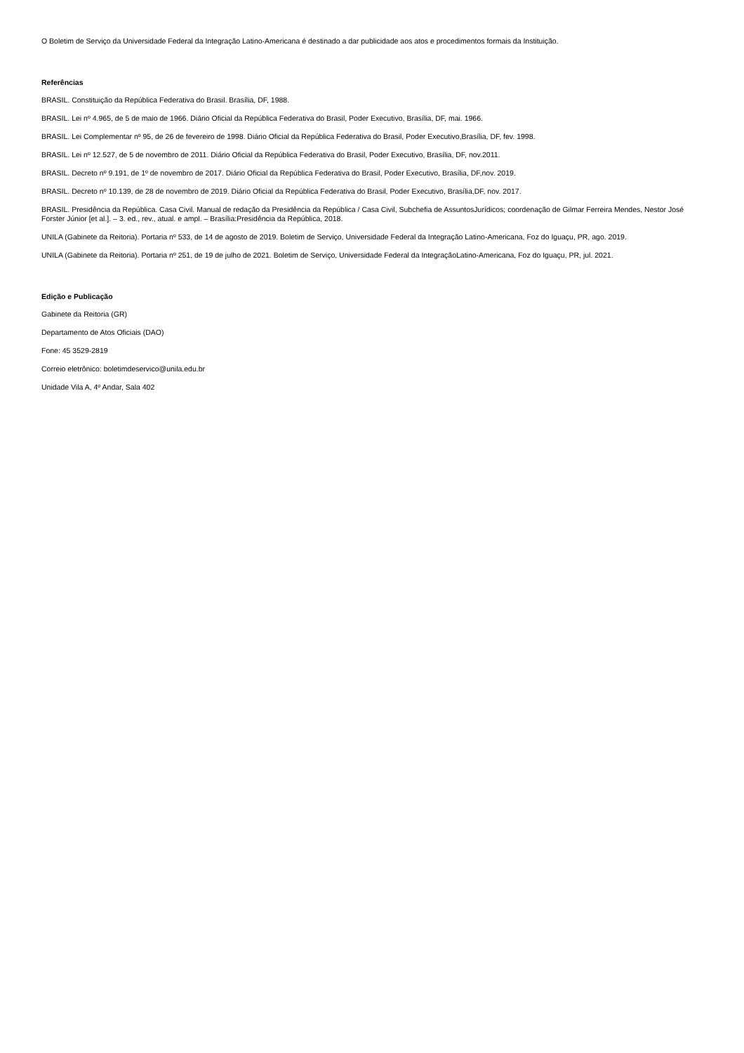O Boletim de Serviço da Universidade Federal da Integração Latino-Americana é destinado a dar publicidade aos atos e procedimentos formais da Instituição.
Referências
BRASIL. Constituição da República Federativa do Brasil. Brasília, DF, 1988.
BRASIL. Lei nº 4.965, de 5 de maio de 1966. Diário Oficial da República Federativa do Brasil, Poder Executivo, Brasília, DF, mai. 1966.
BRASIL. Lei Complementar nº 95, de 26 de fevereiro de 1998. Diário Oficial da República Federativa do Brasil, Poder Executivo,Brasília, DF, fev. 1998.
BRASIL. Lei nº 12.527, de 5 de novembro de 2011. Diário Oficial da República Federativa do Brasil, Poder Executivo, Brasília, DF, nov.2011.
BRASIL. Decreto nº 9.191, de 1º de novembro de 2017. Diário Oficial da República Federativa do Brasil, Poder Executivo, Brasília, DF,nov. 2019.
BRASIL. Decreto nº 10.139, de 28 de novembro de 2019. Diário Oficial da República Federativa do Brasil, Poder Executivo, Brasília,DF, nov. 2017.
BRASIL. Presidência da República. Casa Civil. Manual de redação da Presidência da República / Casa Civil, Subchefia de AssuntosJurídicos; coordenação de Gilmar Ferreira Mendes, Nestor José Forster Júnior [et al.]. – 3. ed., rev., atual. e ampl. – Brasília:Presidência da República, 2018.
UNILA (Gabinete da Reitoria). Portaria nº 533, de 14 de agosto de 2019. Boletim de Serviço, Universidade Federal da Integração Latino-Americana, Foz do Iguaçu, PR, ago. 2019.
UNILA (Gabinete da Reitoria). Portaria nº 251, de 19 de julho de 2021. Boletim de Serviço, Universidade Federal da IntegraçãoLatino-Americana, Foz do Iguaçu, PR, jul. 2021.
Edição e Publicação
Gabinete da Reitoria (GR)
Departamento de Atos Oficiais (DAO)
Fone: 45 3529-2819
Correio eletrônico: boletimdeservico@unila.edu.br
Unidade Vila A, 4º Andar, Sala 402